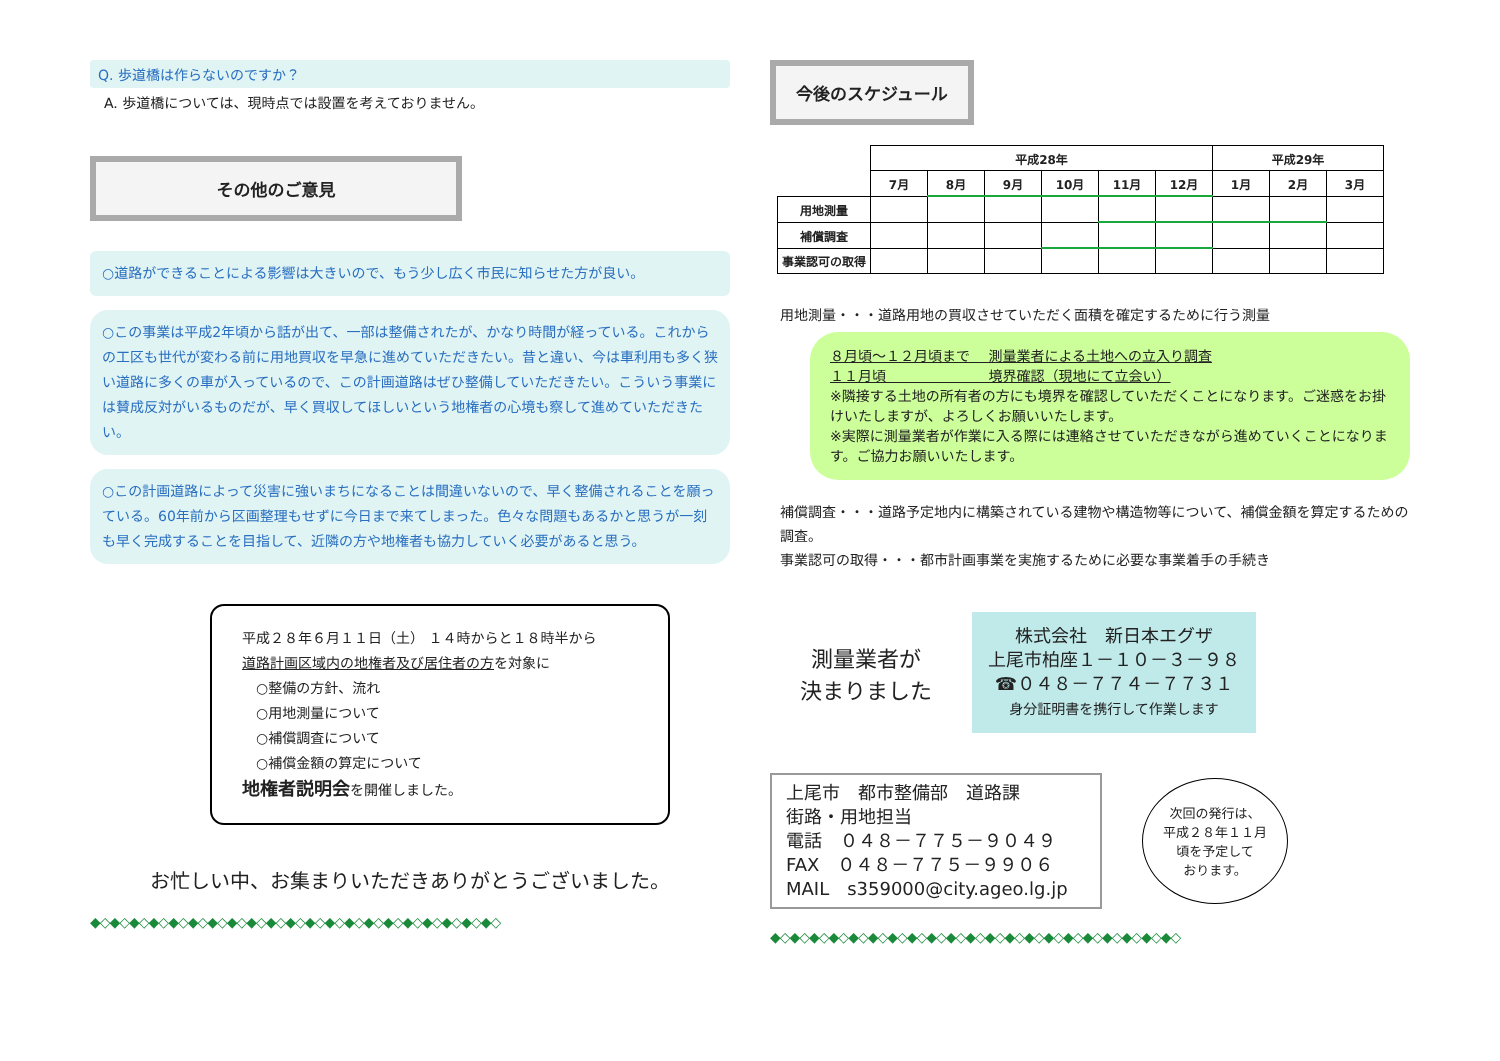Q. 歩道橋は作らないのですか？
A. 歩道橋については、現時点では設置を考えておりません。
その他のご意見
○道路ができることによる影響は大きいので、もう少し広く市民に知らせた方が良い。
○この事業は平成2年頃から話が出て、一部は整備されたが、かなり時間が経っている。これからの工区も世代が変わる前に用地買収を早急に進めていただきたい。昔と違い、今は車利用も多く狭い道路に多くの車が入っているので、この計画道路はぜひ整備していただきたい。こういう事業には賛成反対がいるものだが、早く買収してほしいという地権者の心境も察して進めていただきたい。
○この計画道路によって災害に強いまちになることは間違いないので、早く整備されることを願っている。60年前から区画整理もせずに今日まで来てしまった。色々な問題もあるかと思うが一刻も早く完成することを目指して、近隣の方や地権者も協力していく必要があると思う。
平成２８年６月１１日（土） １４時からと１８時半から
道路計画区域内の地権者及び居住者の方を対象に
　○整備の方針、流れ
　○用地測量について
　○補償調査について
　○補償金額の算定について
地権者説明会を開催しました。
お忙しい中、お集まりいただきありがとうございました。
◆◇◆◇◆◇◆◇◆◇◆◇◆◇◆◇◆◇◆◇◆◇◆◇◆◇◆◇◆◇◆◇◆◇◆◇◆◇◆◇◆◇
今後のスケジュール
| | 平成28年 | | | | | | 平成29年 | | |
| --- | --- | --- | --- | --- | --- | --- | --- | --- | --- |
| | 7月 | 8月 | 9月 | 10月 | 11月 | 12月 | 1月 | 2月 | 3月 |
| 用地測量 | | | | | | | | | |
| 補償調査 | | | | | | | | | |
| 事業認可の取得 | | | | | | | | | |
用地測量・・・道路用地の買収させていただく面積を確定するために行う測量
８月頃～１２月頃まで　 測量業者による土地への立入り調査
１１月頃　　　　　　　 境界確認（現地にて立会い）
※隣接する土地の所有者の方にも境界を確認していただくことになります。ご迷惑をお掛けいたしますが、よろしくお願いいたします。
※実際に測量業者が作業に入る際には連絡させていただきながら進めていくことになります。ご協力お願いいたします。
補償調査・・・道路予定地内に構築されている建物や構造物等について、補償金額を算定するための調査。
事業認可の取得・・・都市計画事業を実施するために必要な事業着手の手続き
測量業者が
決まりました
株式会社　新日本エグザ
上尾市柏座１－１０－３－９８
☎０４８－７７４－７７３１
身分証明書を携行して作業します
上尾市　都市整備部　道路課
街路・用地担当
電話　０４８－７７５－９０４９
FAX　０４８－７７５－９９０６
MAIL　s359000@city.ageo.lg.jp
次回の発行は、
平成２８年１１月
頃を予定して
おります。
◆◇◆◇◆◇◆◇◆◇◆◇◆◇◆◇◆◇◆◇◆◇◆◇◆◇◆◇◆◇◆◇◆◇◆◇◆◇◆◇◆◇